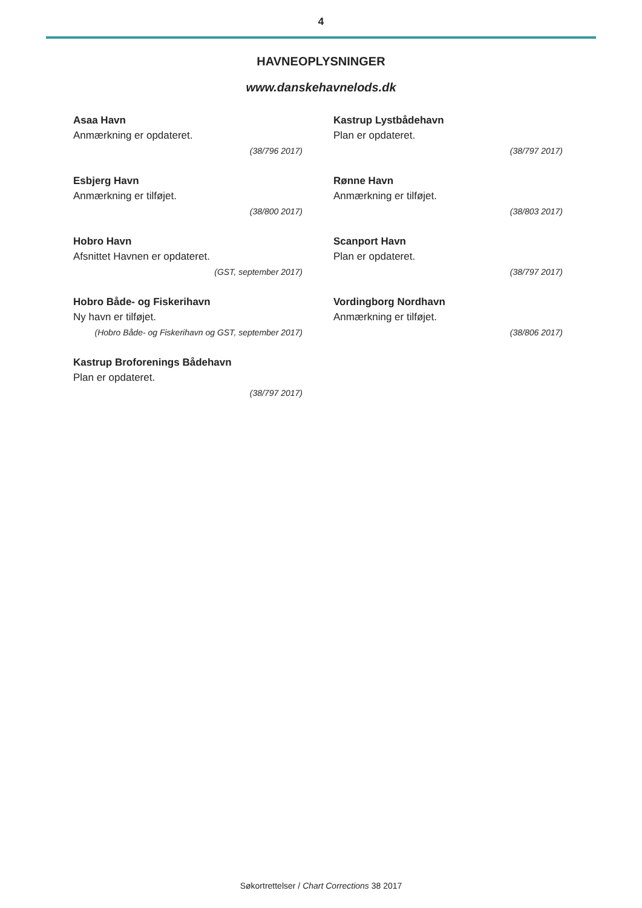4
HAVNEOPLYSNINGER
www.danskehavnelods.dk
Asaa Havn
Anmærkning er opdateret.
(38/796 2017)
Esbjerg Havn
Anmærkning er tilføjet.
(38/800 2017)
Hobro Havn
Afsnittet Havnen er opdateret.
(GST, september 2017)
Hobro Både- og Fiskerihavn
Ny havn er tilføjet.
(Hobro Både- og Fiskerihavn og GST, september 2017)
Kastrup Broforenings Bådehavn
Plan er opdateret.
(38/797 2017)
Kastrup Lystbådehavn
Plan er opdateret.
(38/797 2017)
Rønne Havn
Anmærkning er tilføjet.
(38/803 2017)
Scanport Havn
Plan er opdateret.
(38/797 2017)
Vordingborg Nordhavn
Anmærkning er tilføjet.
(38/806 2017)
Søkortrettelser / Chart Corrections 38 2017